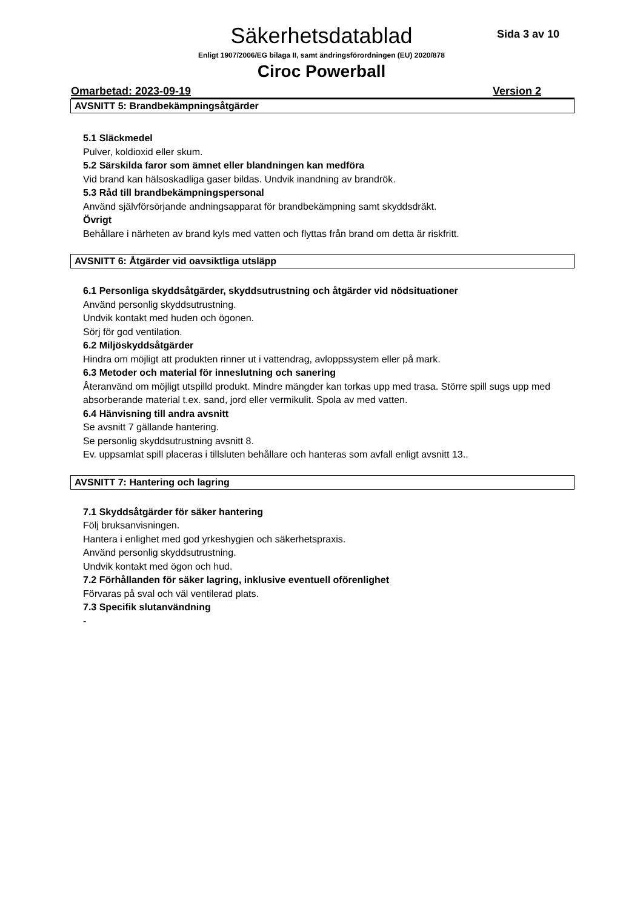Säkerhetsdatablad Sida 3 av 10
Enligt 1907/2006/EG bilaga II, samt ändringsförordningen (EU) 2020/878
Ciroc Powerball
Omarbetad: 2023-09-19 Version 2
AVSNITT 5: Brandbekämpningsåtgärder
5.1 Släckmedel
Pulver, koldioxid eller skum.
5.2 Särskilda faror som ämnet eller blandningen kan medföra
Vid brand kan hälsoskadliga gaser bildas. Undvik inandning av brandrök.
5.3 Råd till brandbekämpningspersonal
Använd självförsörjande andningsapparat för brandbekämpning samt skyddsdräkt.
Övrigt
Behållare i närheten av brand kyls med vatten och flyttas från brand om detta är riskfritt.
AVSNITT 6: Åtgärder vid oavsiktliga utsläpp
6.1 Personliga skyddsåtgärder, skyddsutrustning och åtgärder vid nödsituationer
Använd personlig skyddsutrustning.
Undvik kontakt med huden och ögonen.
Sörj för god ventilation.
6.2 Miljöskyddsåtgärder
Hindra om möjligt att produkten rinner ut i vattendrag, avloppssystem eller på mark.
6.3 Metoder och material för inneslutning och sanering
Återanvänd om möjligt utspilld produkt. Mindre mängder kan torkas upp med trasa. Större spill sugs upp med absorberande material t.ex. sand, jord eller vermikulit. Spola av med vatten.
6.4 Hänvisning till andra avsnitt
Se avsnitt 7 gällande hantering.
Se personlig skyddsutrustning avsnitt 8.
Ev. uppsamlat spill placeras i tillsluten behållare och hanteras som avfall enligt avsnitt 13..
AVSNITT 7: Hantering och lagring
7.1 Skyddsåtgärder för säker hantering
Följ bruksanvisningen.
Hantera i enlighet med god yrkeshygien och säkerhetspraxis.
Använd personlig skyddsutrustning.
Undvik kontakt med ögon och hud.
7.2 Förhållanden för säker lagring, inklusive eventuell oförenlighet
Förvaras på sval och väl ventilerad plats.
7.3 Specifik slutanvändning
-